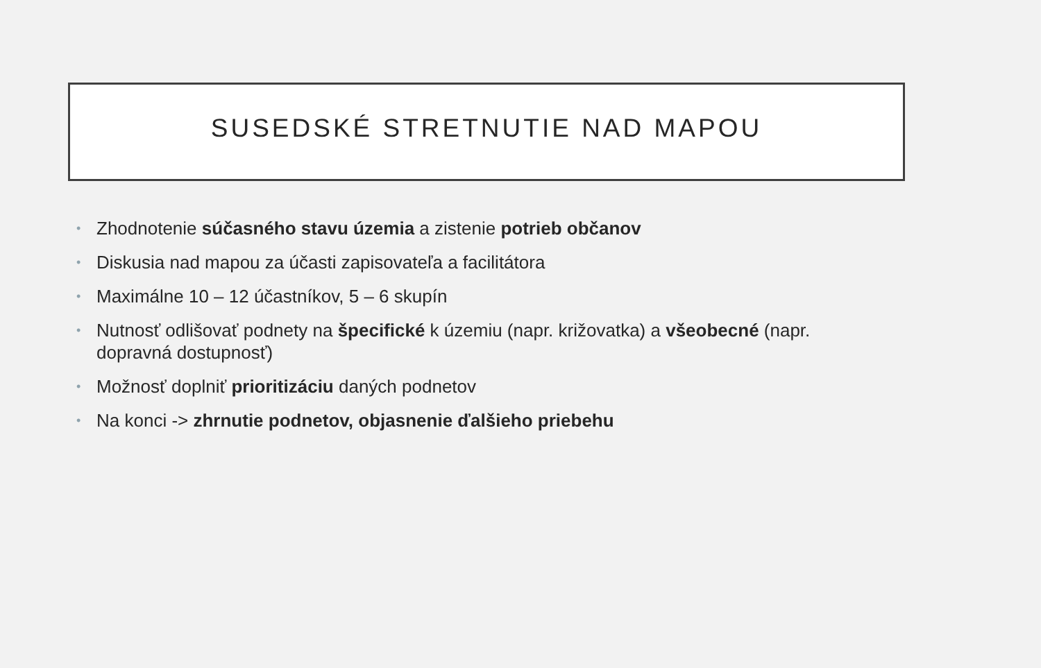SUSEDSKÉ STRETNUTIE NAD MAPOU
• Zhodnotenie súčasného stavu územia a zistenie potrieb občanov
• Diskusia nad mapou za účasti zapisovateľa a facilitátora
• Maximálne 10 – 12 účastníkov, 5 – 6 skupín
• Nutnosť odlišovať podnety na špecifické k územiu (napr. križovatka) a všeobecné (napr. dopravná dostupnosť)
• Možnosť doplniť prioritizáciu daných podnetov
• Na konci -> zhrnutie podnetov, objasnenie ďalšieho priebehu